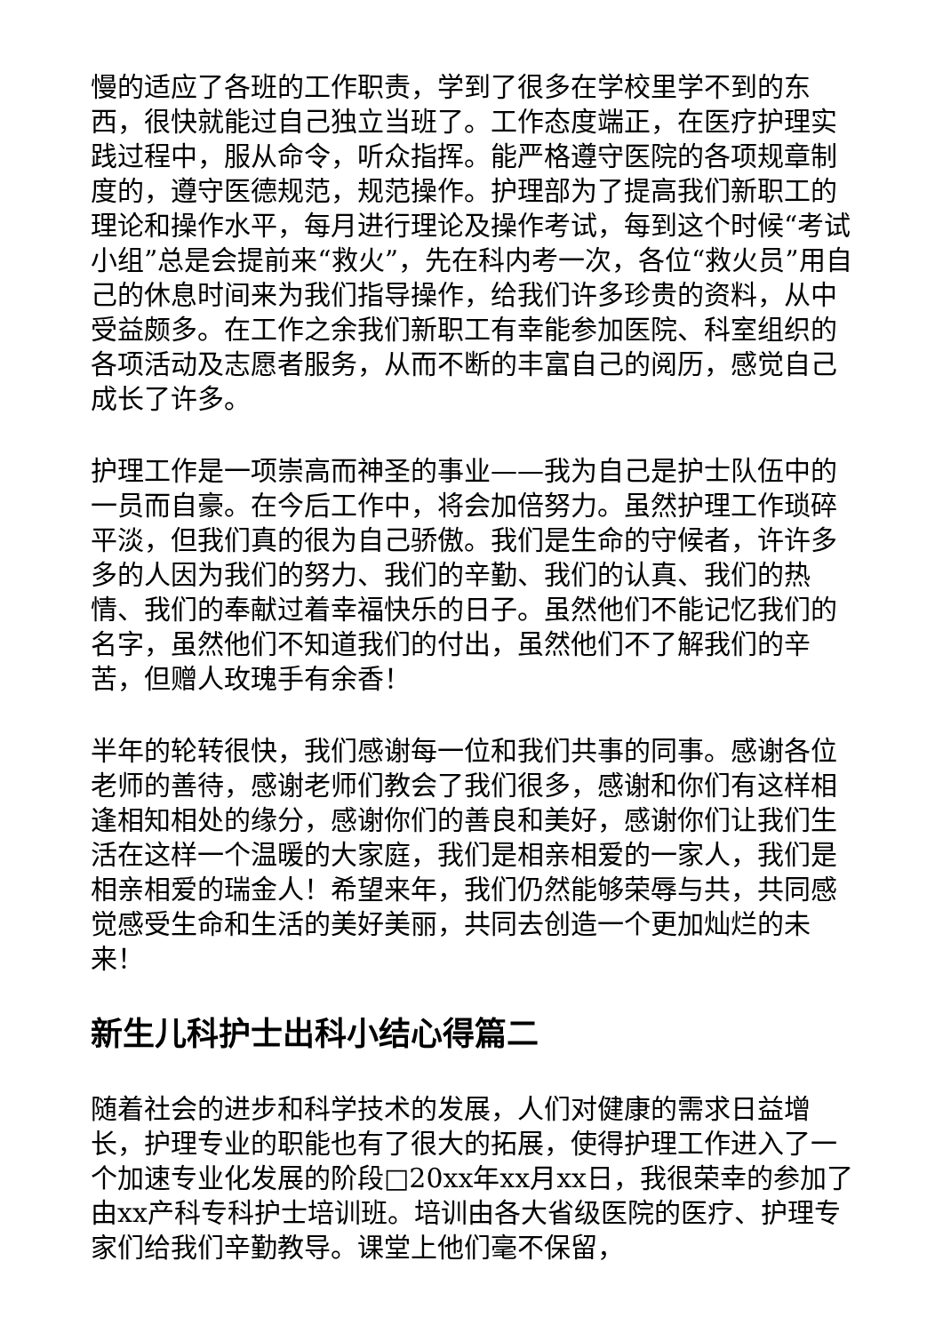慢的适应了各班的工作职责，学到了很多在学校里学不到的东西，很快就能过自己独立当班了。工作态度端正，在医疗护理实践过程中，服从命令，听众指挥。能严格遵守医院的各项规章制度的，遵守医德规范，规范操作。护理部为了提高我们新职工的理论和操作水平，每月进行理论及操作考试，每到这个时候“考试小组”总是会提前来“救火”，先在科内考一次，各位“救火员”用自己的休息时间来为我们指导操作，给我们许多珍贵的资料，从中受益颇多。在工作之余我们新职工有幸能参加医院、科室组织的各项活动及志愿者服务，从而不断的丰富自己的阅历，感觉自己成长了许多。
护理工作是一项崇高而神圣的事业——我为自己是护士队伍中的一员而自豪。在今后工作中，将会加倍努力。虽然护理工作琐碎平淡，但我们真的很为自己骄傲。我们是生命的守候者，许许多多的人因为我们的努力、我们的辛勤、我们的认真、我们的热情、我们的奉献过着幸福快乐的日子。虽然他们不能记忆我们的名字，虽然他们不知道我们的付出，虽然他们不了解我们的辛苦，但赠人玫瑰手有余香！
半年的轮转很快，我们感谢每一位和我们共事的同事。感谢各位老师的善待，感谢老师们教会了我们很多，感谢和你们有这样相逢相知相处的缘分，感谢你们的善良和美好，感谢你们让我们生活在这样一个温暖的大家庭，我们是相亲相爱的一家人，我们是相亲相爱的瑞金人！希望来年，我们仍然能够荣辱与共，共同感觉感受生命和生活的美好美丽，共同去创造一个更加灿烂的未来！
新生儿科护士出科小结心得篇二
随着社会的进步和科学技术的发展，人们对健康的需求日益增长，护理专业的职能也有了很大的拓展，使得护理工作进入了一个加速专业化发展的阶段□20xx年xx月xx日，我很荣幸的参加了由xx产科专科护士培训班。培训由各大省级医院的医疗、护理专家们给我们辛勤教导。课堂上他们毫不保留，